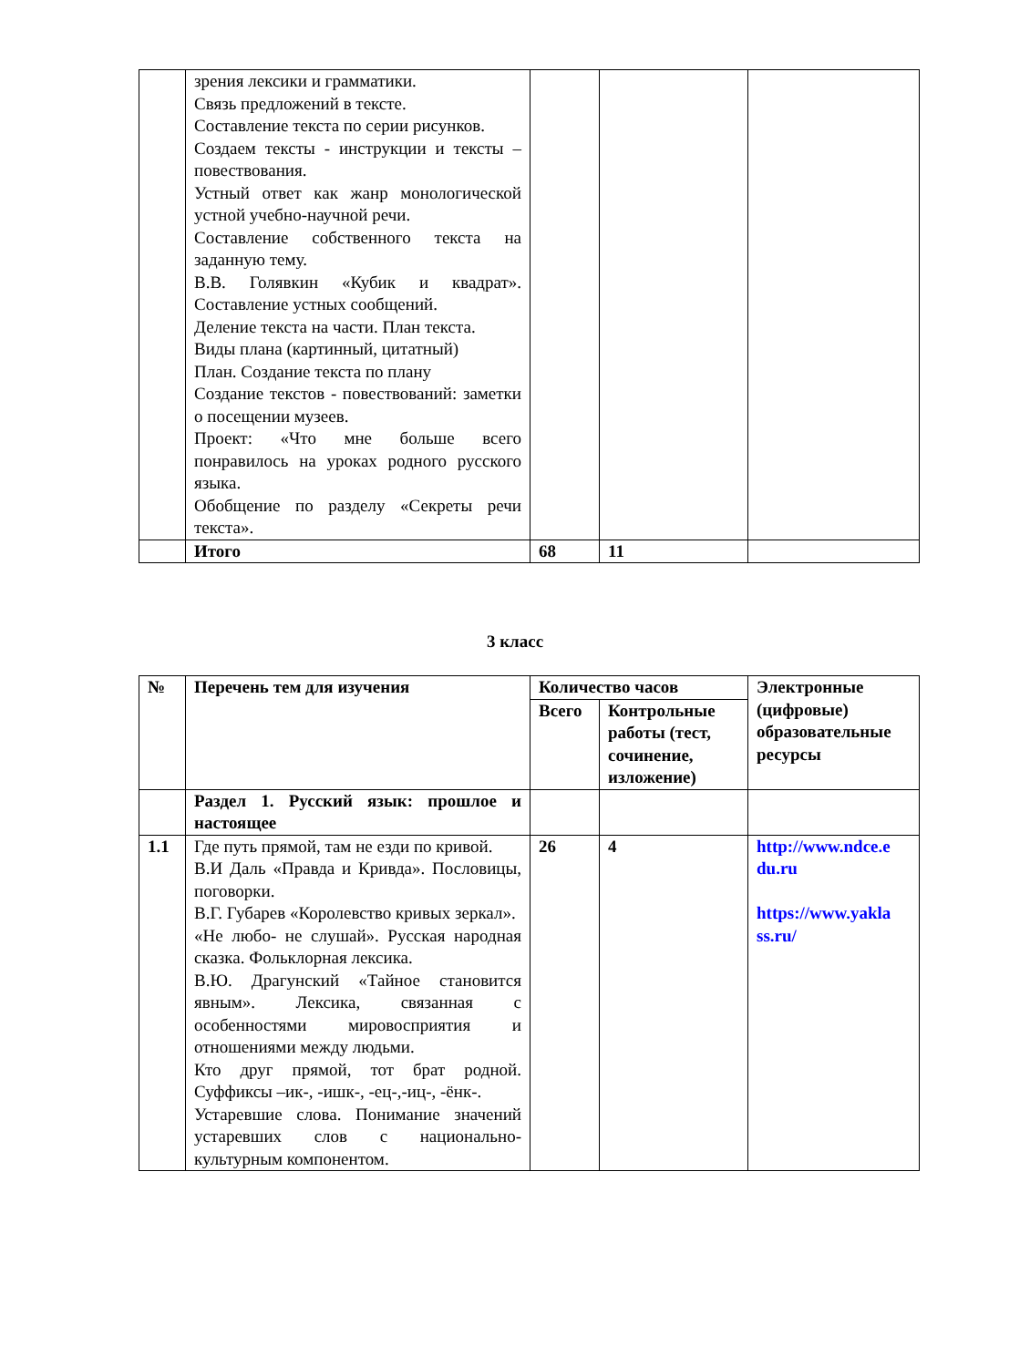| | зрения лексики и грамматики. Связь предложений в тексте. Составление текста по серии рисунков. Создаем тексты - инструкции и тексты –повествования. Устный ответ как жанр монологической устной учебно-научной речи. Составление собственного текста на заданную тему. В.В. Голявкин «Кубик и квадрат». Составление устных сообщений. Деление текста на части. План текста. Виды плана (картинный, цитатный) План. Создание текста по плану Создание текстов - повествований: заметки о посещении музеев. Проект: «Что мне больше всего понравилось на уроках родного русского языка. Обобщение по разделу «Секреты речи текста». | | | |
| | Итого | 68 | 11 | |
3 класс
| № | Перечень тем для изучения | Количество часов | | Электронные (цифровые) образовательные ресурсы |
| --- | --- | --- | --- | --- |
| | | Всего | Контрольные работы (тест, сочинение, изложение) | |
| | Раздел 1. Русский язык: прошлое и настоящее | | | |
| 1.1 | Где путь прямой, там не езди по кривой. В.И Даль «Правда и Кривда». Пословицы, поговорки. В.Г. Губарев «Королевство кривых зеркал». «Не любо- не слушай». Русская народная сказка. Фольклорная лексика. В.Ю. Драгунский «Тайное становится явным». Лексика, связанная с особенностями мировосприятия и отношениями между людьми. Кто друг прямой, тот брат родной. Суффиксы –ик-, -ишк-, -ец-,-иц-, -ёнк-. Устаревшие слова. Понимание значений устаревших слов с национально- культурным компонентом. | 26 | 4 | http://www.ndce.e du.ru https://www.yakla ss.ru/ |